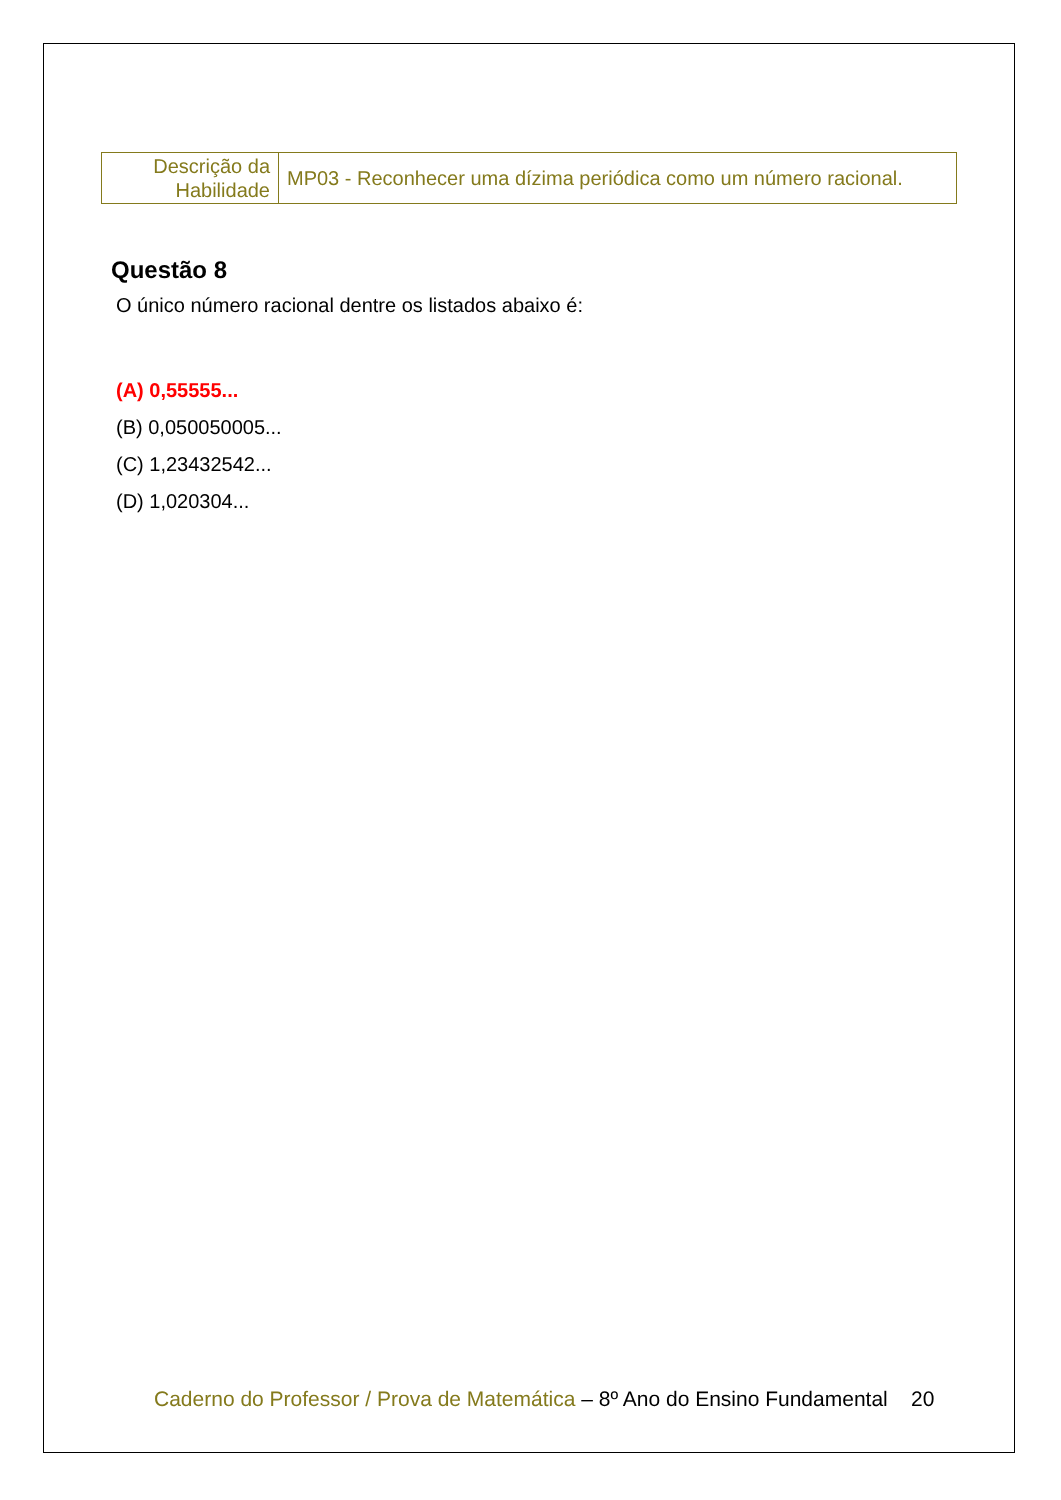| Descrição da Habilidade | MP03 - Reconhecer uma dízima periódica como um número racional. |
Questão 8
O único número racional dentre os listados abaixo é:
(A) 0,55555...
(B) 0,050050005...
(C) 1,23432542...
(D) 1,020304...
Caderno do Professor / Prova de Matemática – 8º Ano do Ensino Fundamental 20